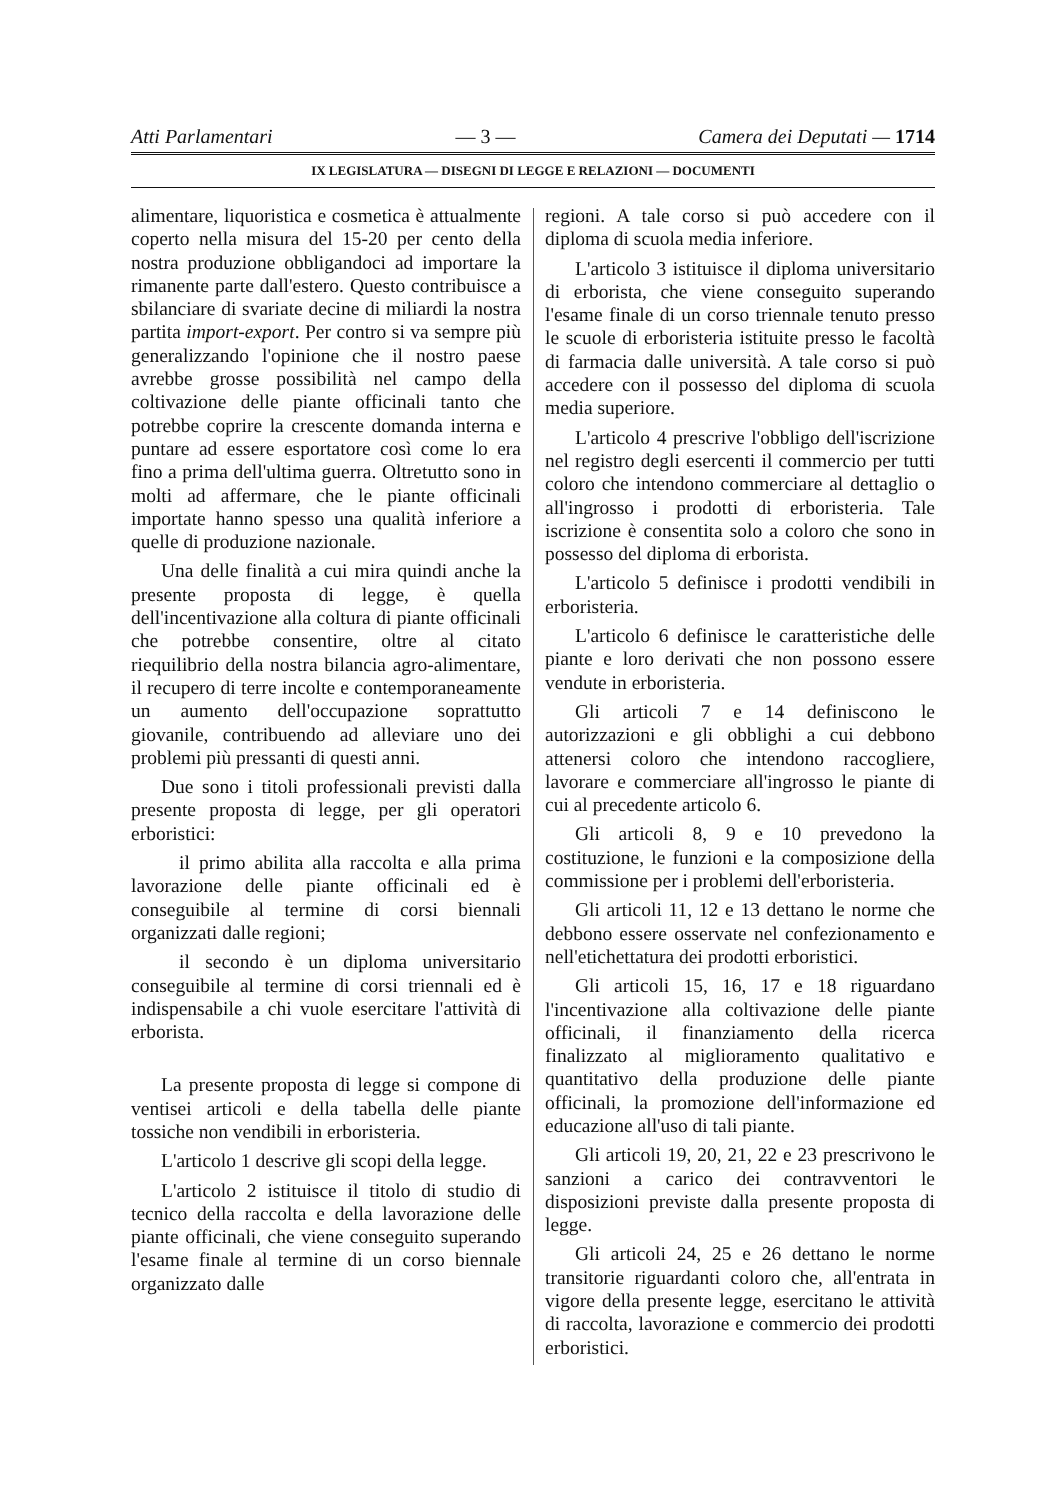Atti Parlamentari — 3 — Camera dei Deputati — 1714
IX LEGISLATURA — DISEGNI DI LEGGE E RELAZIONI — DOCUMENTI
alimentare, liquoristica e cosmetica è attualmente coperto nella misura del 15-20 per cento della nostra produzione obbligandoci ad importare la rimanente parte dall'estero. Questo contribuisce a sbilanciare di svariate decine di miliardi la nostra partita import-export. Per contro si va sempre più generalizzando l'opinione che il nostro paese avrebbe grosse possibilità nel campo della coltivazione delle piante officinali tanto che potrebbe coprire la crescente domanda interna e puntare ad essere esportatore così come lo era fino a prima dell'ultima guerra. Oltretutto sono in molti ad affermare, che le piante officinali importate hanno spesso una qualità inferiore a quelle di produzione nazionale.
Una delle finalità a cui mira quindi anche la presente proposta di legge, è quella dell'incentivazione alla coltura di piante officinali che potrebbe consentire, oltre al citato riequilibrio della nostra bilancia agro-alimentare, il recupero di terre incolte e contemporaneamente un aumento dell'occupazione soprattutto giovanile, contribuendo ad alleviare uno dei problemi più pressanti di questi anni.
Due sono i titoli professionali previsti dalla presente proposta di legge, per gli operatori erboristici:
il primo abilita alla raccolta e alla prima lavorazione delle piante officinali ed è conseguibile al termine di corsi biennali organizzati dalle regioni;
il secondo è un diploma universitario conseguibile al termine di corsi triennali ed è indispensabile a chi vuole esercitare l'attività di erborista.
La presente proposta di legge si compone di ventisei articoli e della tabella delle piante tossiche non vendibili in erboristeria.
L'articolo 1 descrive gli scopi della legge.
L'articolo 2 istituisce il titolo di studio di tecnico della raccolta e della lavorazione delle piante officinali, che viene conseguito superando l'esame finale al termine di un corso biennale organizzato dalle
regioni. A tale corso si può accedere con il diploma di scuola media inferiore.
L'articolo 3 istituisce il diploma universitario di erborista, che viene conseguito superando l'esame finale di un corso triennale tenuto presso le scuole di erboristeria istituite presso le facoltà di farmacia dalle università. A tale corso si può accedere con il possesso del diploma di scuola media superiore.
L'articolo 4 prescrive l'obbligo dell'iscrizione nel registro degli esercenti il commercio per tutti coloro che intendono commerciare al dettaglio o all'ingrosso i prodotti di erboristeria. Tale iscrizione è consentita solo a coloro che sono in possesso del diploma di erborista.
L'articolo 5 definisce i prodotti vendibili in erboristeria.
L'articolo 6 definisce le caratteristiche delle piante e loro derivati che non possono essere vendute in erboristeria.
Gli articoli 7 e 14 definiscono le autorizzazioni e gli obblighi a cui debbono attenersi coloro che intendono raccogliere, lavorare e commerciare all'ingrosso le piante di cui al precedente articolo 6.
Gli articoli 8, 9 e 10 prevedono la costituzione, le funzioni e la composizione della commissione per i problemi dell'erboristeria.
Gli articoli 11, 12 e 13 dettano le norme che debbono essere osservate nel confezionamento e nell'etichettatura dei prodotti erboristici.
Gli articoli 15, 16, 17 e 18 riguardano l'incentivazione alla coltivazione delle piante officinali, il finanziamento della ricerca finalizzato al miglioramento qualitativo e quantitativo della produzione delle piante officinali, la promozione dell'informazione ed educazione all'uso di tali piante.
Gli articoli 19, 20, 21, 22 e 23 prescrivono le sanzioni a carico dei contravventori le disposizioni previste dalla presente proposta di legge.
Gli articoli 24, 25 e 26 dettano le norme transitorie riguardanti coloro che, all'entrata in vigore della presente legge, esercitano le attività di raccolta, lavorazione e commercio dei prodotti erboristici.